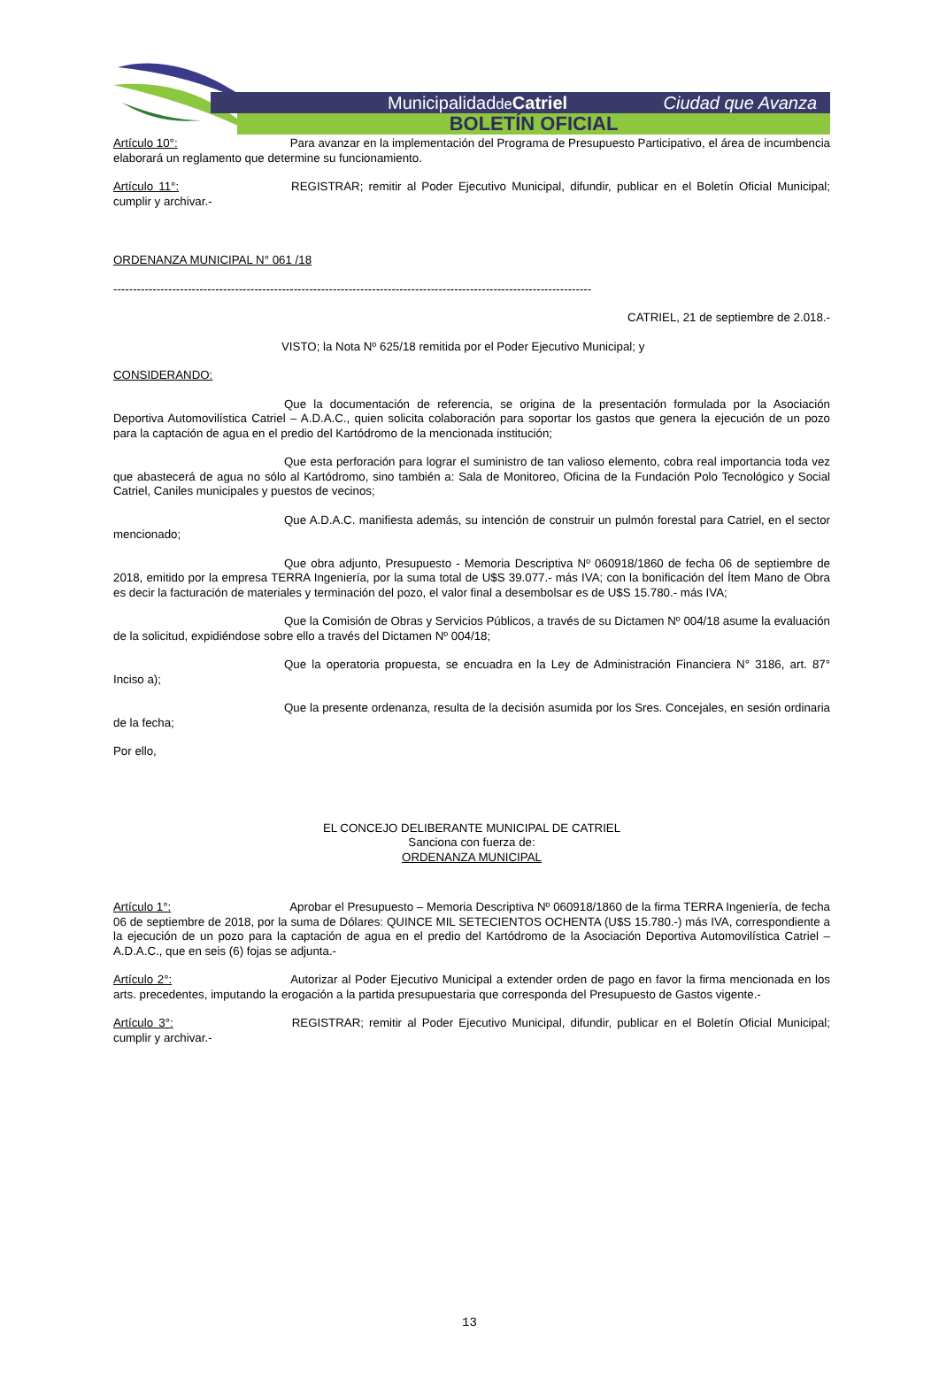Municipalidadde Catriel Ciudad que Avanza
BOLETÍN OFICIAL
Artículo 10°: Para avanzar en la implementación del Programa de Presupuesto Participativo, el área de incumbencia elaborará un reglamento que determine su funcionamiento.
Artículo 11°: REGISTRAR; remitir al Poder Ejecutivo Municipal, difundir, publicar en el Boletín Oficial Municipal; cumplir y archivar.-
ORDENANZA MUNICIPAL N° 061 /18
--------------------------------------------------------------------------------------------------------------------------
CATRIEL, 21 de septiembre de 2.018.-
VISTO; la Nota Nº 625/18 remitida por el Poder Ejecutivo Municipal; y
CONSIDERANDO:
Que la documentación de referencia, se origina de la presentación formulada por la Asociación Deportiva Automovilística Catriel – A.D.A.C., quien solicita colaboración para soportar los gastos que genera la ejecución de un pozo para la captación de agua en el predio del Kartódromo de la mencionada institución;
Que esta perforación para lograr el suministro de tan valioso elemento, cobra real importancia toda vez que abastecerá de agua no sólo al Kartódromo, sino también a: Sala de Monitoreo, Oficina de la Fundación Polo Tecnológico y Social Catriel, Caniles municipales y puestos de vecinos;
Que A.D.A.C. manifiesta además, su intención de construir un pulmón forestal para Catriel, en el sector mencionado;
Que obra adjunto, Presupuesto - Memoria Descriptiva Nº 060918/1860 de fecha 06 de septiembre de 2018, emitido por la empresa TERRA Ingeniería, por la suma total de U$S 39.077.- más IVA; con la bonificación del Ítem Mano de Obra es decir la facturación de materiales y terminación del pozo, el valor final a desembolsar es de U$S 15.780.- más IVA;
Que la Comisión de Obras y Servicios Públicos, a través de su Dictamen Nº 004/18 asume la evaluación de la solicitud, expidiéndose sobre ello a través del Dictamen Nº 004/18;
Que la operatoria propuesta, se encuadra en la Ley de Administración Financiera N° 3186, art. 87° Inciso a);
Que la presente ordenanza, resulta de la decisión asumida por los Sres. Concejales, en sesión ordinaria de la fecha;
Por ello,
EL CONCEJO DELIBERANTE MUNICIPAL DE CATRIEL
Sanciona con fuerza de:
ORDENANZA MUNICIPAL
Artículo 1°: Aprobar el Presupuesto – Memoria Descriptiva Nº 060918/1860 de la firma TERRA Ingeniería, de fecha 06 de septiembre de 2018, por la suma de Dólares: QUINCE MIL SETECIENTOS OCHENTA (U$S 15.780.-) más IVA, correspondiente a la ejecución de un pozo para la captación de agua en el predio del Kartódromo de la Asociación Deportiva Automovilística Catriel – A.D.A.C., que en seis (6) fojas se adjunta.-
Artículo 2°: Autorizar al Poder Ejecutivo Municipal a extender orden de pago en favor la firma mencionada en los arts. precedentes, imputando la erogación a la partida presupuestaria que corresponda del Presupuesto de Gastos vigente.-
Artículo 3°: REGISTRAR; remitir al Poder Ejecutivo Municipal, difundir, publicar en el Boletín Oficial Municipal; cumplir y archivar.-
13